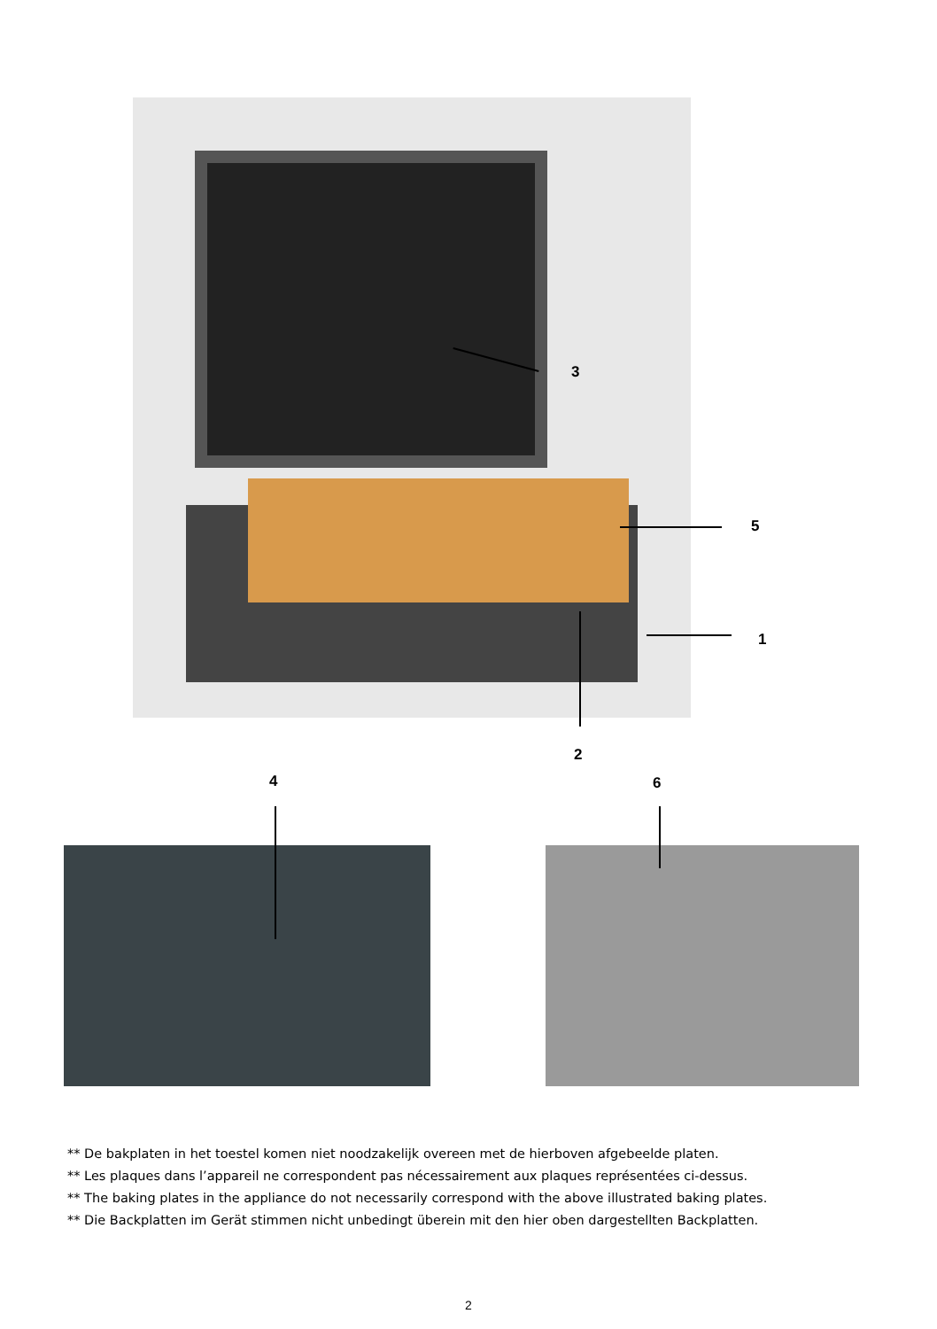3
5
1
2
4 6
** De bakplaten in het toestel komen niet noodzakelijk overeen met de hierboven afgebeelde platen.
** Les plaques dans l’appareil ne correspondent pas nécessairement aux plaques représentées ci-dessus.
** The baking plates in the appliance do not necessarily correspond with the above illustrated baking plates.
** Die Backplatten im Gerät stimmen nicht unbedingt überein mit den hier oben dargestellten Backplatten.
2